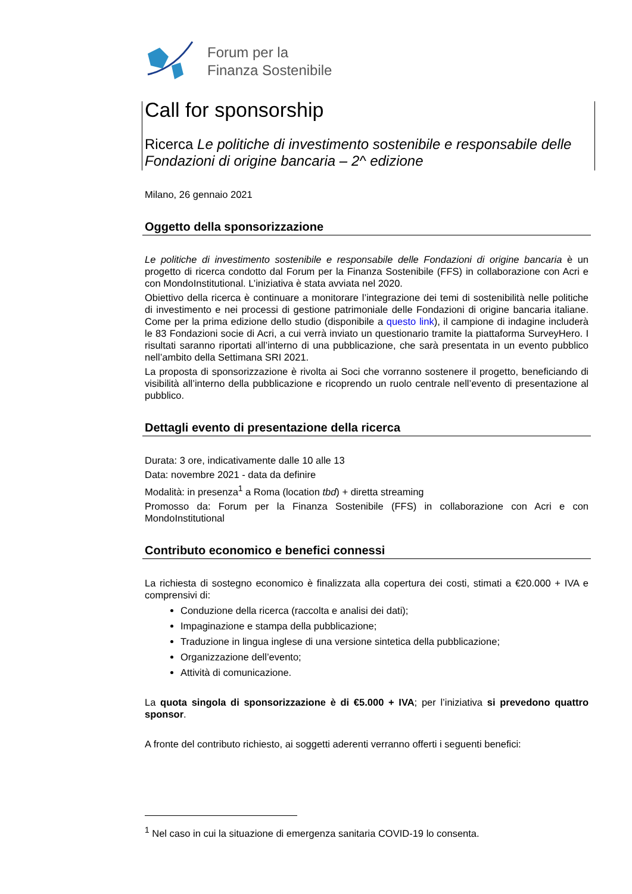Forum per la
Finanza Sostenibile
Call for sponsorship
Ricerca Le politiche di investimento sostenibile e responsabile delle Fondazioni di origine bancaria – 2^ edizione
Milano, 26 gennaio 2021
Oggetto della sponsorizzazione
Le politiche di investimento sostenibile e responsabile delle Fondazioni di origine bancaria è un progetto di ricerca condotto dal Forum per la Finanza Sostenibile (FFS) in collaborazione con Acri e con MondoInstitutional. L’iniziativa è stata avviata nel 2020.
Obiettivo della ricerca è continuare a monitorare l’integrazione dei temi di sostenibilità nelle politiche di investimento e nei processi di gestione patrimoniale delle Fondazioni di origine bancaria italiane. Come per la prima edizione dello studio (disponibile a questo link), il campione di indagine includerà le 83 Fondazioni socie di Acri, a cui verrà inviato un questionario tramite la piattaforma SurveyHero. I risultati saranno riportati all’interno di una pubblicazione, che sarà presentata in un evento pubblico nell’ambito della Settimana SRI 2021.
La proposta di sponsorizzazione è rivolta ai Soci che vorranno sostenere il progetto, beneficiando di visibilità all’interno della pubblicazione e ricoprendo un ruolo centrale nell’evento di presentazione al pubblico.
Dettagli evento di presentazione della ricerca
Durata: 3 ore, indicativamente dalle 10 alle 13
Data: novembre 2021 - data da definire
Modalità: in presenza<sup>1</sup> a Roma (location tbd) + diretta streaming
Promosso da: Forum per la Finanza Sostenibile (FFS) in collaborazione con Acri e con MondoInstitutional
Contributo economico e benefici connessi
La richiesta di sostegno economico è finalizzata alla copertura dei costi, stimati a €20.000 + IVA e comprensivi di:
Conduzione della ricerca (raccolta e analisi dei dati);
Impaginazione e stampa della pubblicazione;
Traduzione in lingua inglese di una versione sintetica della pubblicazione;
Organizzazione dell’evento;
Attività di comunicazione.
La quota singola di sponsorizzazione è di €5.000 + IVA; per l’iniziativa si prevedono quattro sponsor.
A fronte del contributo richiesto, ai soggetti aderenti verranno offerti i seguenti benefici:
<sup>1</sup> Nel caso in cui la situazione di emergenza sanitaria COVID-19 lo consenta.